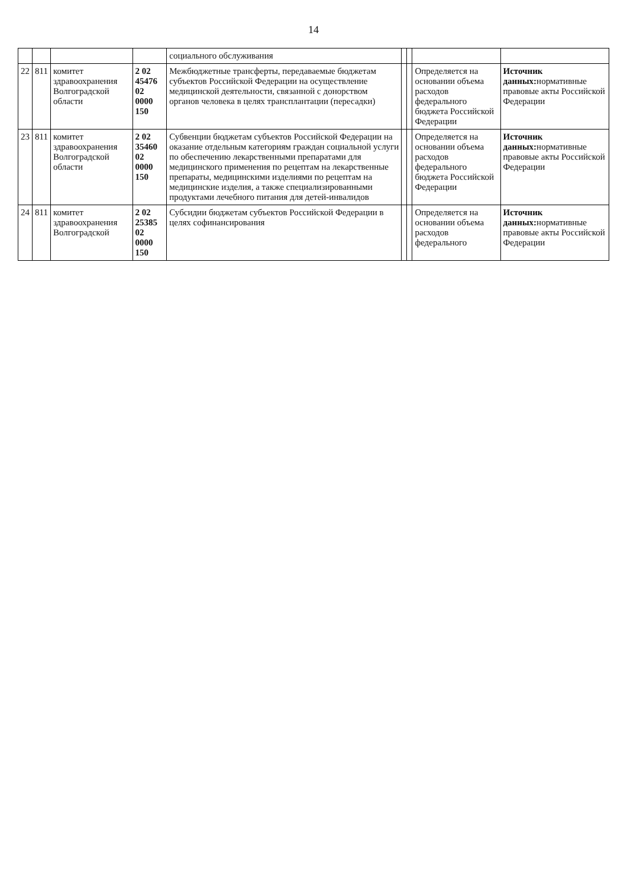14
| | | | | социального обслуживания | | | | |
| 22 | 811 | комитет здравоохранения Волгоградской области | 2 02 45476 02 0000 150 | Межбюджетные трансферты, передаваемые бюджетам субъектов Российской Федерации на осуществление медицинской деятельности, связанной с донорством органов человека в целях трансплантации (пересадки) | | | Определяется на основании объема расходов федерального бюджета Российской Федерации | Источник данных: нормативные правовые акты Российской Федерации |
| 23 | 811 | комитет здравоохранения Волгоградской области | 2 02 35460 02 0000 150 | Субвенции бюджетам субъектов Российской Федерации на оказание отдельным категориям граждан социальной услуги по обеспечению лекарственными препаратами для медицинского применения по рецептам на лекарственные препараты, медицинскими изделиями по рецептам на медицинские изделия, а также специализированными продуктами лечебного питания для детей-инвалидов | | | Определяется на основании объема расходов федерального бюджета Российской Федерации | Источник данных: нормативные правовые акты Российской Федерации |
| 24 | 811 | комитет здравоохранения Волгоградской | 2 02 25385 02 0000 150 | Субсидии бюджетам субъектов Российской Федерации в целях софинансирования | | | Определяется на основании объема расходов федерального | Источник данных: нормативные правовые акты Российской Федерации |